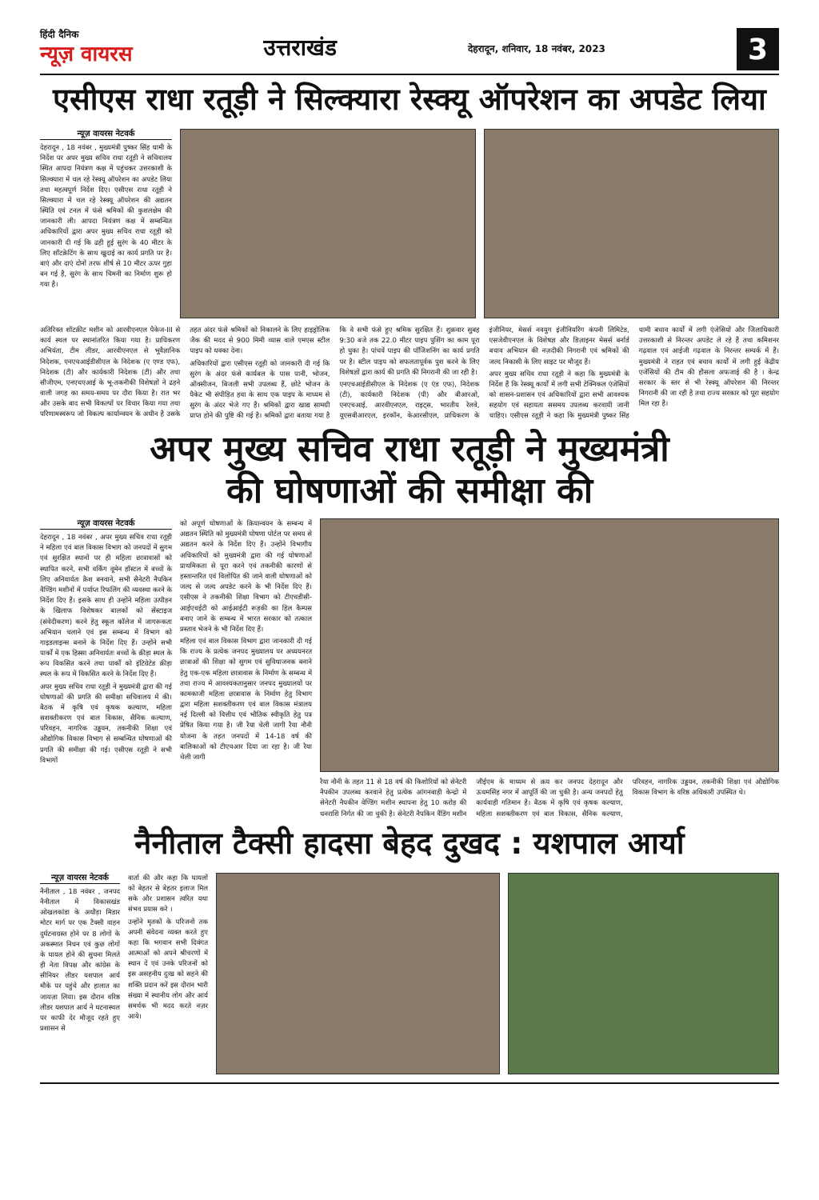हिंदी दैनिक
न्यूज़ वायरस
उत्तराखंड
देहरादून, शनिवार, 18 नवंबर, 2023
3
एसीएस राधा रतूड़ी ने सिल्क्यारा रेस्क्यू ऑपरेशन का अपडेट लिया
न्यूज़ वायरस नेटवर्क
देहरादून , 18 नवंबर , मुख्यमंत्री पुष्कर सिंह धामी के निर्देश पर अपर मुख्य सचिव राधा रतूड़ी ने सचिवालय स्थित आपदा नियंत्रण कक्ष में पहुंचकर उत्तरकाशी के सिल्क्यारा में चल रहे रेस्क्यू ऑपरेशन का अपडेट लिया तथा महत्वपूर्ण निर्देश दिए। एसीएस राधा रतूड़ी ने सिल्क्यारा में चल रहे रेस्क्यू ऑपरेशन की अद्यतन स्थिति एवं टनल में फंसे श्रमिकों की कुशलक्षेम की जानकारी ली। आपदा नियंत्रण कक्ष में सम्बन्धित अधिकारियों द्वारा अपर मुख्य सचिव राधा रतूड़ी को जानकारी दी गई कि ढही हुई सुरंग के 40 मीटर के लिए शॉटक्रेटिंग के साथ खुदाई का कार्य प्रगति पर है। बाएं और दाएं दोनों तरफ शीर्ष से 10 मीटर ऊपर गुहा बन गई है, सुरंग के साथ चिमनी का निर्माण शुरू हो गया है।
अतिरिक्त शॉटक्रीट मशीन को आरवीएनएल पैकेज-III से कार्य स्थल पर स्थानांतरित किया गया है। प्राधिकरण अभियंता, टीम लीडर, आरवीएनएल से भूवैज्ञानिक निदेशक, एनएचआईडीसीएल के निदेशक (ए एण्ड एफ), निदेशक (टी) और कार्यकारी निदेशक (टी) और तथा सीजीएम, एनएचएआई के भू-तकनीकी विशेषज्ञों ने ढहने वाली जगह का समय-समय पर दौरा किया है। रात भर और उसके बाद सभी विकल्पों पर विचार किया गया तथा परिणामस्वरूप जो विकल्प कार्यान्वयन के अधीन है उसके तहत अंदर फंसे श्रमिकों को निकालने के लिए हाइड्रोलिक जैक की मदद से 900 मिमी व्यास वाले एमएस स्टील पाइप को धक्का देना।
अधिकारियों द्वारा एसीएस रतूड़ी को जानकारी दी गई कि सुरंग के अंदर फंसे कार्यबल के पास पानी, भोजन, ऑक्सीजन, बिजली सभी उपलब्ध हैं, छोटे भोजन के पैकेट भी संपीड़ित हवा के साथ एक पाइप के माध्यम से सुरंग के अंदर भेजे गए हैं। श्रमिकों द्वारा खाद्य सामग्री प्राप्त होने की पुष्टि की गई है। श्रमिकों द्वारा बताया गया है कि वे सभी फंसे हुए श्रमिक सुरक्षित हैं। शुक्रवार सुबह 9:30 बजे तक 22.0 मीटर पाइप पुशिंग का काम पूरा हो चुका है। पांचवें पाइप की पॉजिशनिंग का कार्य प्रगति पर है। स्टील पाइप को सफलतापूर्वक पुश करने के लिए विशेषज्ञों द्वारा कार्य की प्रगति की निगरानी की जा रही है।
एनएचआईडीसीएल के निदेशक (ए एंड एफ), निदेशक (टी), कार्यकारी निदेशक (पी) और बीआरओ, एनएचआई, आरवीएनएल, राइट्स, भारतीय रेलवे, यूएसबीआरएल, इरकॉन, केआरसीएल, प्राधिकरण के इंजीनियर, मेसर्स नवयुग इंजीनियरिंग कंपनी लिमिटेड, एसजेवीएनएल के विशेषज्ञ और डिज़ाइनर मेसर्स बर्नार्ड बचाव अभियान की नज़दीकी निगरानी एवं श्रमिकों की जल्द निकासी के लिए साइट पर मौजूद हैं।
अपर मुख्य सचिव राधा रतूड़ी ने कहा कि मुख्यमंत्री के निर्देश हैं कि रेस्क्यू कार्यों में लगी सभी टेक्निकल एंजेसियों को शासन-प्रशासन एवं अधिकारियों द्वारा सभी आवश्यक सहयोग एवं सहायता ससमय उपलब्ध करवायी जानी चाहिए। एसीएस रतूड़ी ने कहा कि मुख्यमंत्री पुष्कर सिंह धामी बचाव कार्यों में लगी एंजेसियों और जिलाधिकारी उत्तरकाशी से निरन्तर अपडेट ले रहे हैं तथा कमिशनर गढ़वाल एवं आईजी गढ़वाल के निरन्तर सम्पर्क में हैं। मुख्यमंत्री ने राहत एवं बचाव कार्यों में लगी हुई केंद्रीय एजेंसियों की टीम की हौसला अफजाई की है । केन्द्र सरकार के स्तर से भी रेस्क्यू ऑपरेशन की निरन्तर निगरानी की जा रही है तथा राज्य सरकार को पूरा सहयोग मिल रहा है।
अपर मुख्य सचिव राधा रतूड़ी ने मुख्यमंत्री
की घोषणाओं की समीक्षा की
न्यूज़ वायरस नेटवर्क
देहरादून , 18 नवंबर , अपर मुख्य सचिव राधा रतूड़ी ने महिला एवं बाल विकास विभाग को जनपदों में सुगम एवं सुरक्षित स्थानों पर ही महिला छात्रावासों को स्थापित करने, सभी वर्किंग वूमेन हॉस्टल में बच्चों के लिए अनिवार्यतः क्रैश बनवाने, सभी सैनेटरी नैपकिन वैण्डिंग मशीनों में पर्याप्त रिफलिंग की व्यवस्था करने के निर्देश दिए हैं। इसके साथ ही उन्होंने महिला उत्पीड़न के खिलाफ विशेषकर बालकों को सेंस्टाइज (संवेदीकरण) करने हेतु स्कूल कॉलेज में जागरूकता अभियान चलाने एवं इस सम्बन्ध में विभाग को गाइडलाइन्स बनाने के निर्देश दिए हैं। उन्होंने सभी पार्कों में एक हिस्सा अनिवार्यतः बच्चों के क्रीड़ा स्थल के रूप विकसित करने तथा पार्कों को इंटिग्रेटेड क्रीड़ा स्थल के रूप में विकसित करने के निर्देश दिए हैं।
अपर मुख्य सचिव राधा रतूड़ी ने मुख्यमंत्री द्वारा की गई घोषणाओं की प्रगति की समीक्षा सचिवालय में की। बैठक में कृषि एवं कृषक कल्याण, महिला सशक्तीकरण एवं बाल विकास, सैनिक कल्याण, परिवहन, नागरिक उड्डयन, तकनीकी शिक्षा एवं औद्योगिक विकास विभाग से सम्बन्धित घोषणाओं की प्रगति की समीक्षा की गई। एसीएस रतूड़ी ने सभी विभागों
को अपूर्ण घोषणाओं के क्रियान्वयन के सम्बन्ध में अद्यतन स्थिति को मुख्यमंत्री घोषणा पोर्टल पर समय से अद्यतन करने के निर्देश दिए हैं। उन्होंने विभागीय अधिकारियों को मुख्यमंत्री द्वारा की गई घोषणाओं प्राथमिकता से पूरा करने एवं तकनीकी कारणों से हस्तान्तरित एवं विलोपित की जाने वाली घोषणाओं को जल्द से जल्द अपडेट करने के भी निर्देश दिए हैं। एसीएस ने तकनीकी शिक्षा विभाग को टीएचडीसी-आईएचईटी को आईआईटी रूड़की का हिल कैम्पस बनाए जाने के सम्बन्ध में भारत सरकार को तत्काल प्रस्ताव भेजने के भी निर्देश दिए हैं।
महिला एवं बाल विकास विभाग द्वारा जानकारी दी गई कि राज्य के प्रत्येक जनपद मुख्यालय पर अध्ययनरत छात्राओं की शिक्षा को सुगम एवं सुविधाजनक बनाने हेतु एक-एक महिला छात्रावास के निर्माण के सम्बन्ध में तथा राज्य में आवश्यकतानुसार जनपद मुख्यालयों पर कामकाजी महिला छात्रावास के निर्माण हेतु विभाग द्वारा महिला सशक्तीकरण एवं बाल विकास मंत्रालय नई दिल्ली को वित्तीय एवं भौतिक स्वीकृति हेतु पत्र प्रेषित किया गया है। जी रैया चेली जागी रैया नौनी योजना के तहत जनपदों में 14-18 वर्ष की बालिकाओं को टीएचआर दिया जा रहा है। जी रैया चेली जागी
रैया नौनी के तहत 11 से 18 वर्ष की किशोरियों को सेनेटरी नैपकीन उपलब्ध करवाने हेतु प्रत्येक आंगनबाड़ी केन्द्रो में सेनेटरी नैपकीन वेण्डिंग मशीन स्थापना हेतु 10 करोड़ की धनराशि निर्गत की जा चुकी है। सेनेटरी नैपकिन वैंडिंग मशीन जीईएम के माध्यम से क्रय कर जनपद देहरादून और ऊधमसिंह नगर में आपूर्ति की जा चुकी है। अन्य जनपदों हेतु कार्यवाही गतिमान है। बैठक में कृषि एवं कृषक कल्याण, महिला सशक्तीकरण एवं बाल विकास, सैनिक कल्याण, परिवहन, नागरिक उड्डयन, तकनीकी शिक्षा एवं औद्योगिक विकास विभाग के वरिष्ठ अधिकारी उपस्थित थे।
नैनीताल टैक्सी हादसा बेहद दुखद : यशपाल आर्या
न्यूज़ वायरस नेटवर्क
नैनीताल , 18 नवंबर , जनपद नैनीताल में विकासखंड ओखलकांडा के अधौड़ा मिडार मोटर मार्ग पर एक टैक्सी वाहन दुर्घटनाग्रस्त होने पर 8 लोगों के अकस्मात निधन एवं कुछ लोगों के घायल होने की सुचना मिलते ही नेता विपक्ष और कांग्रेस के सीनियर लीडर यशपाल आर्य मौके पर पहुंचे और हालात का जायज़ा लिया। इस दौरान वरिष्ठ लीडर यशपाल आर्य ने घटनास्थल पर काफी देर मौजूद रहते हुए प्रशासन से
वार्ता की और कहा कि घायलों को बेहतर से बेहतर इलाज मिल सके और प्रशासन त्वरित यथा संभव प्रयास करे ।
उन्होंने मृतकों के परिजनों तक अपनी संवेदना व्यक्त करते हुए कहा कि भगवान सभी दिवंगत आत्माओं को अपने श्रीचरणों में स्थान दें एवं उनके परिजनों को इस असहनीय दुःख को सहने की शक्ति प्रदान करें इस दौरान भारी संख्या में स्थानीय लोग और आर्य समर्थक भी मदद करते नज़र आये।